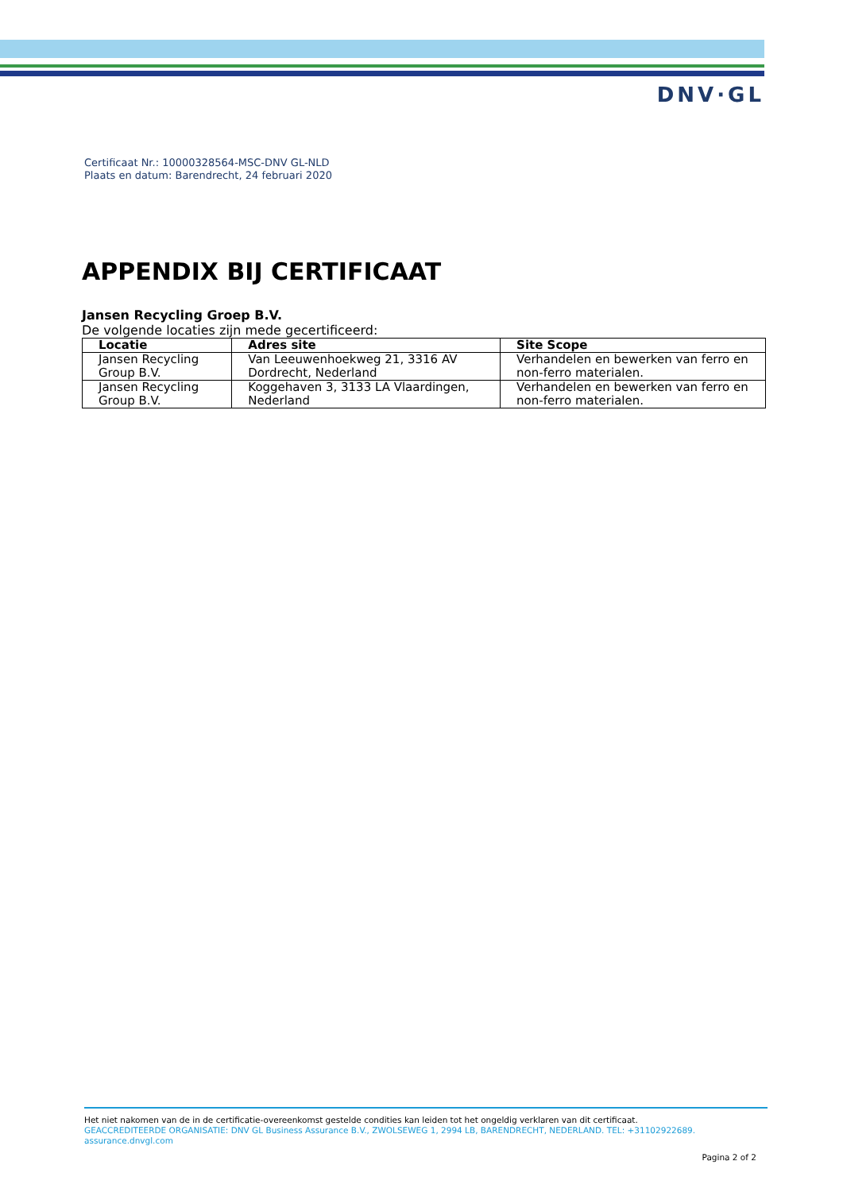DNV·GL
Certificaat Nr.: 10000328564-MSC-DNV GL-NLD
Plaats en datum: Barendrecht, 24 februari 2020
APPENDIX BIJ CERTIFICAAT
Jansen Recycling Groep B.V.
De volgende locaties zijn mede gecertificeerd:
| Locatie | Adres site | Site Scope |
| --- | --- | --- |
| Jansen Recycling Group B.V. | Van Leeuwenhoekweg 21, 3316 AV Dordrecht, Nederland | Verhandelen en bewerken van ferro en non-ferro materialen. |
| Jansen Recycling Group B.V. | Koggehaven 3, 3133 LA Vlaardingen, Nederland | Verhandelen en bewerken van ferro en non-ferro materialen. |
Het niet nakomen van de in de certificatie-overeenkomst gestelde condities kan leiden tot het ongeldig verklaren van dit certificaat.
GEACCREDITEERDE ORGANISATIE: DNV GL Business Assurance B.V., ZWOLSEWEG 1, 2994 LB, BARENDRECHT, NEDERLAND. TEL: +31102922689. assurance.dnvgl.com
Pagina 2 of 2